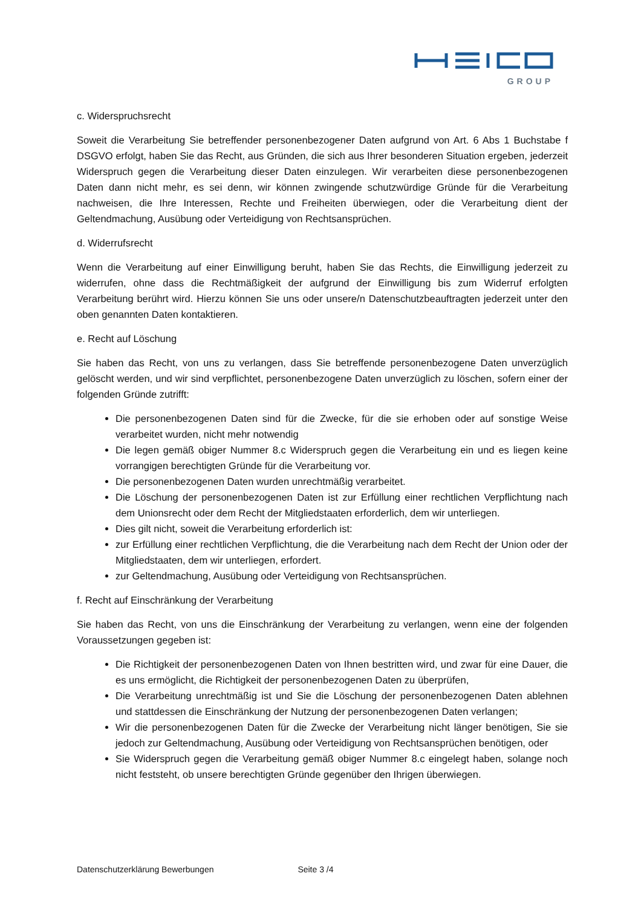GROUP
c. Widerspruchsrecht
Soweit die Verarbeitung Sie betreffender personenbezogener Daten aufgrund von Art. 6 Abs 1 Buchstabe f DSGVO erfolgt, haben Sie das Recht, aus Gründen, die sich aus Ihrer besonderen Situation ergeben, jederzeit Widerspruch gegen die Verarbeitung dieser Daten einzulegen. Wir verarbeiten diese personenbezogenen Daten dann nicht mehr, es sei denn, wir können zwingende schutzwürdige Gründe für die Verarbeitung nachweisen, die Ihre Interessen, Rechte und Freiheiten überwiegen, oder die Verarbeitung dient der Geltendmachung, Ausübung oder Verteidigung von Rechtsansprüchen.
d. Widerrufsrecht
Wenn die Verarbeitung auf einer Einwilligung beruht, haben Sie das Rechts, die Einwilligung jederzeit zu widerrufen, ohne dass die Rechtmäßigkeit der aufgrund der Einwilligung bis zum Widerruf erfolgten Verarbeitung berührt wird. Hierzu können Sie uns oder unsere/n Datenschutzbeauftragten jederzeit unter den oben genannten Daten kontaktieren.
e. Recht auf Löschung
Sie haben das Recht, von uns zu verlangen, dass Sie betreffende personenbezogene Daten unverzüglich gelöscht werden, und wir sind verpflichtet, personenbezogene Daten unverzüglich zu löschen, sofern einer der folgenden Gründe zutrifft:
Die personenbezogenen Daten sind für die Zwecke, für die sie erhoben oder auf sonstige Weise verarbeitet wurden, nicht mehr notwendig
Die legen gemäß obiger Nummer 8.c Widerspruch gegen die Verarbeitung ein und es liegen keine vorrangigen berechtigten Gründe für die Verarbeitung vor.
Die personenbezogenen Daten wurden unrechtmäßig verarbeitet.
Die Löschung der personenbezogenen Daten ist zur Erfüllung einer rechtlichen Verpflichtung nach dem Unionsrecht oder dem Recht der Mitgliedstaaten erforderlich, dem wir unterliegen.
Dies gilt nicht, soweit die Verarbeitung erforderlich ist:
zur Erfüllung einer rechtlichen Verpflichtung, die die Verarbeitung nach dem Recht der Union oder der Mitgliedstaaten, dem wir unterliegen, erfordert.
zur Geltendmachung, Ausübung oder Verteidigung von Rechtsansprüchen.
f. Recht auf Einschränkung der Verarbeitung
Sie haben das Recht, von uns die Einschränkung der Verarbeitung zu verlangen, wenn eine der folgenden Voraussetzungen gegeben ist:
Die Richtigkeit der personenbezogenen Daten von Ihnen bestritten wird, und zwar für eine Dauer, die es uns ermöglicht, die Richtigkeit der personenbezogenen Daten zu überprüfen,
Die Verarbeitung unrechtmäßig ist und Sie die Löschung der personenbezogenen Daten ablehnen und stattdessen die Einschränkung der Nutzung der personenbezogenen Daten verlangen;
Wir die personenbezogenen Daten für die Zwecke der Verarbeitung nicht länger benötigen, Sie sie jedoch zur Geltendmachung, Ausübung oder Verteidigung von Rechtsansprüchen benötigen, oder
Sie Widerspruch gegen die Verarbeitung gemäß obiger Nummer 8.c eingelegt haben, solange noch nicht feststeht, ob unsere berechtigten Gründe gegenüber den Ihrigen überwiegen.
Datenschutzerklärung Bewerbungen Seite 3 /4